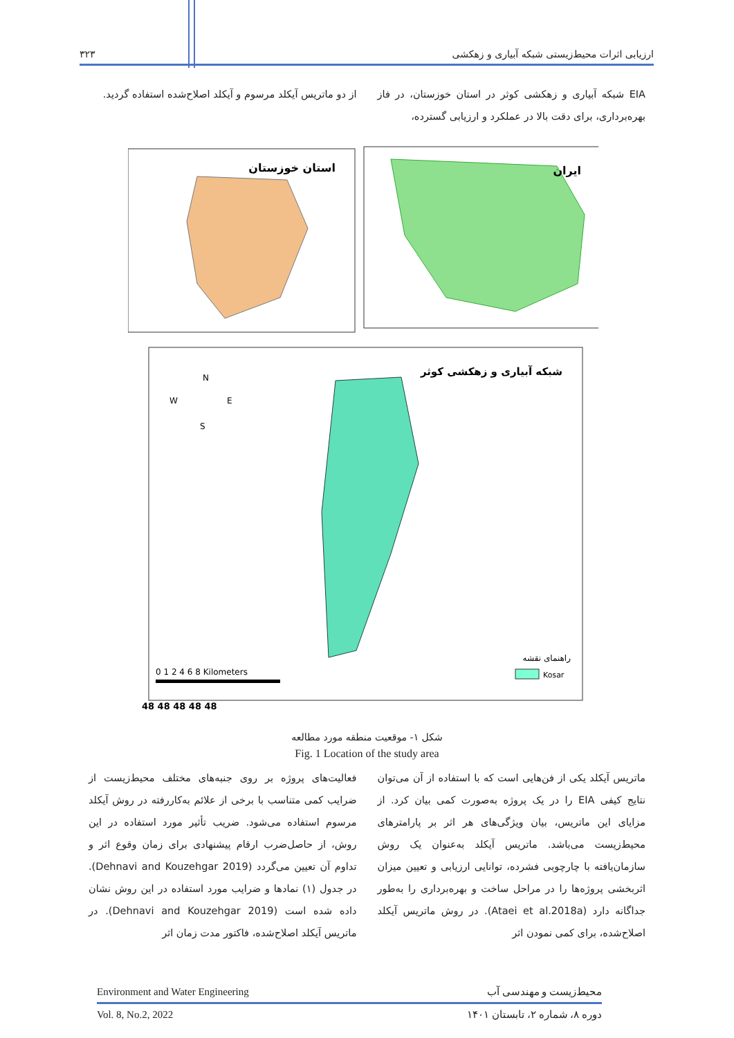۳۲۳ ارزیابی اثرات محیط‌زیستی شبکه آبیاری و زهکشی
EIA شبکه آبیاری و زهکشی کوثر در استان خوزستان، در فاز بهره‌برداری، برای دقت بالا در عملکرد و ارزیابی گسترده،
از دو ماتریس آیکلد مرسوم و آیکلد اصلاح‌شده استفاده گردید.
استان خوزستان
ایران
شبکه آبیاری و زهکشی کوثر
N
W
E
S
0 1 2 4 6 8 Kilometers
راهنمای نقشه
Kosar
48 48 48 48 48
شکل ۱- موقعیت منطقه مورد مطالعه
Fig. 1 Location of the study area
ماتریس آیکلد یکی از فن‌هایی است که با استفاده از آن می‌توان نتایج کیفی EIA را در یک پروژه به‌صورت کمی بیان کرد. از مزایای این ماتریس، بیان ویژگی‌های هر اثر بر پارامترهای محیط‌زیست می‌باشد. ماتریس آیکلد به‌عنوان یک روش سازمان‌یافته با چارچوبی فشرده، توانایی ارزیابی و تعیین میزان اثربخشی پروژه‌ها را در مراحل ساخت و بهره‌برداری را به‌طور جداگانه دارد (Ataei et al.2018a). در روش ماتریس آیکلد اصلاح‌شده، برای کمی نمودن اثر
فعالیت‌های پروژه بر روی جنبه‌های مختلف محیط‌زیست از ضرایب کمی متناسب با برخی از علائم به‌کاررفته در روش آیکلد مرسوم استفاده می‌شود. ضریب تأثیر مورد استفاده در این روش، از حاصل‌ضرب ارقام پیشنهادی برای زمان وقوع اثر و تداوم آن تعیین می‌گردد (Dehnavi and Kouzehgar 2019). در جدول (۱) نمادها و ضرایب مورد استفاده در این روش نشان داده شده است (Dehnavi and Kouzehgar 2019). در ماتریس آیکلد اصلاح‌شده، فاکتور مدت زمان اثر
Environment and Water Engineering محیط‌زیست و مهندسی آب
Vol. 8, No.2, 2022 دوره ۸، شماره ۲، تابستان ۱۴۰۱